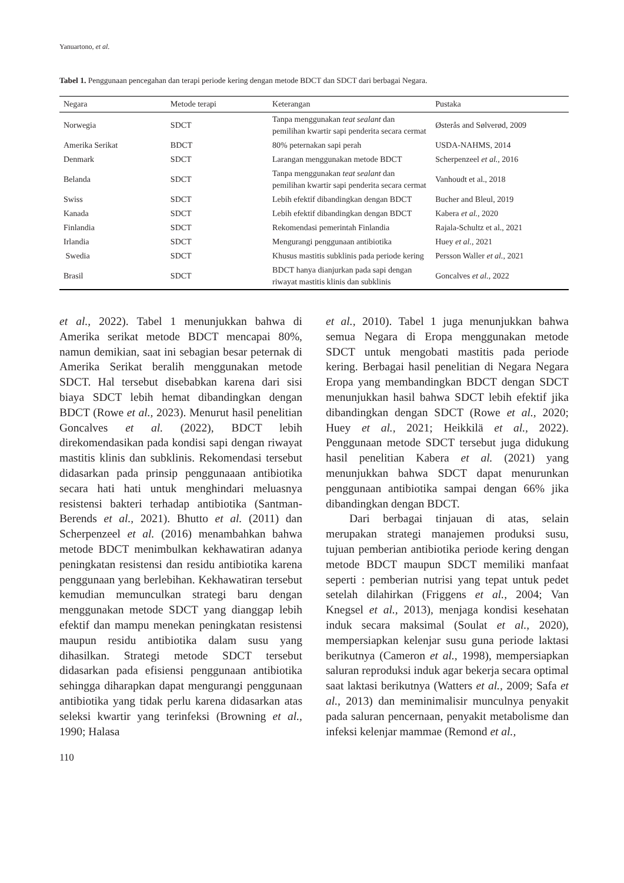Yanuartono, et al.
Tabel 1. Penggunaan pencegahan dan terapi periode kering dengan metode BDCT dan SDCT dari berbagai Negara.
| Negara | Metode terapi | Keterangan | Pustaka |
| --- | --- | --- | --- |
| Norwegia | SDCT | Tanpa menggunakan teat sealant dan pemilihan kwartir sapi penderita secara cermat | Østerås and Sølverød, 2009 |
| Amerika Serikat | BDCT | 80% peternakan sapi perah | USDA-NAHMS, 2014 |
| Denmark | SDCT | Larangan menggunakan metode BDCT | Scherpenzeel et al., 2016 |
| Belanda | SDCT | Tanpa menggunakan teat sealant dan pemilihan kwartir sapi penderita secara cermat | Vanhoudt et al., 2018 |
| Swiss | SDCT | Lebih efektif dibandingkan dengan BDCT | Bucher and Bleul, 2019 |
| Kanada | SDCT | Lebih efektif dibandingkan dengan BDCT | Kabera et al., 2020 |
| Finlandia | SDCT | Rekomendasi pemerintah Finlandia | Rajala-Schultz et al., 2021 |
| Irlandia | SDCT | Mengurangi penggunaan antibiotika | Huey et al., 2021 |
| Swedia | SDCT | Khusus mastitis subklinis pada periode kering | Persson Waller et al., 2021 |
| Brasil | SDCT | BDCT hanya dianjurkan pada sapi dengan riwayat mastitis klinis dan subklinis | Goncalves et al., 2022 |
et al., 2022). Tabel 1 menunjukkan bahwa di Amerika serikat metode BDCT mencapai 80%, namun demikian, saat ini sebagian besar peternak di Amerika Serikat beralih menggunakan metode SDCT. Hal tersebut disebabkan karena dari sisi biaya SDCT lebih hemat dibandingkan dengan BDCT (Rowe et al., 2023). Menurut hasil penelitian Goncalves et al. (2022), BDCT lebih direkomendasikan pada kondisi sapi dengan riwayat mastitis klinis dan subklinis. Rekomendasi tersebut didasarkan pada prinsip penggunaaan antibiotika secara hati hati untuk menghindari meluasnya resistensi bakteri terhadap antibiotika (Santman-Berends et al., 2021). Bhutto et al. (2011) dan Scherpenzeel et al. (2016) menambahkan bahwa metode BDCT menimbulkan kekhawatiran adanya peningkatan resistensi dan residu antibiotika karena penggunaan yang berlebihan. Kekhawatiran tersebut kemudian memunculkan strategi baru dengan menggunakan metode SDCT yang dianggap lebih efektif dan mampu menekan peningkatan resistensi maupun residu antibiotika dalam susu yang dihasilkan. Strategi metode SDCT tersebut didasarkan pada efisiensi penggunaan antibiotika sehingga diharapkan dapat mengurangi penggunaan antibiotika yang tidak perlu karena didasarkan atas seleksi kwartir yang terinfeksi (Browning et al., 1990; Halasa
et al., 2010). Tabel 1 juga menunjukkan bahwa semua Negara di Eropa menggunakan metode SDCT untuk mengobati mastitis pada periode kering. Berbagai hasil penelitian di Negara Negara Eropa yang membandingkan BDCT dengan SDCT menunjukkan hasil bahwa SDCT lebih efektif jika dibandingkan dengan SDCT (Rowe et al., 2020; Huey et al., 2021; Heikkilä et al., 2022). Penggunaan metode SDCT tersebut juga didukung hasil penelitian Kabera et al. (2021) yang menunjukkan bahwa SDCT dapat menurunkan penggunaan antibiotika sampai dengan 66% jika dibandingkan dengan BDCT.
Dari berbagai tinjauan di atas, selain merupakan strategi manajemen produksi susu, tujuan pemberian antibiotika periode kering dengan metode BDCT maupun SDCT memiliki manfaat seperti : pemberian nutrisi yang tepat untuk pedet setelah dilahirkan (Friggens et al., 2004; Van Knegsel et al., 2013), menjaga kondisi kesehatan induk secara maksimal (Soulat et al., 2020), mempersiapkan kelenjar susu guna periode laktasi berikutnya (Cameron et al., 1998), mempersiapkan saluran reproduksi induk agar bekerja secara optimal saat laktasi berikutnya (Watters et al., 2009; Safa et al., 2013) dan meminimalisir munculnya penyakit pada saluran pencernaan, penyakit metabolisme dan infeksi kelenjar mammae (Remond et al.,
110